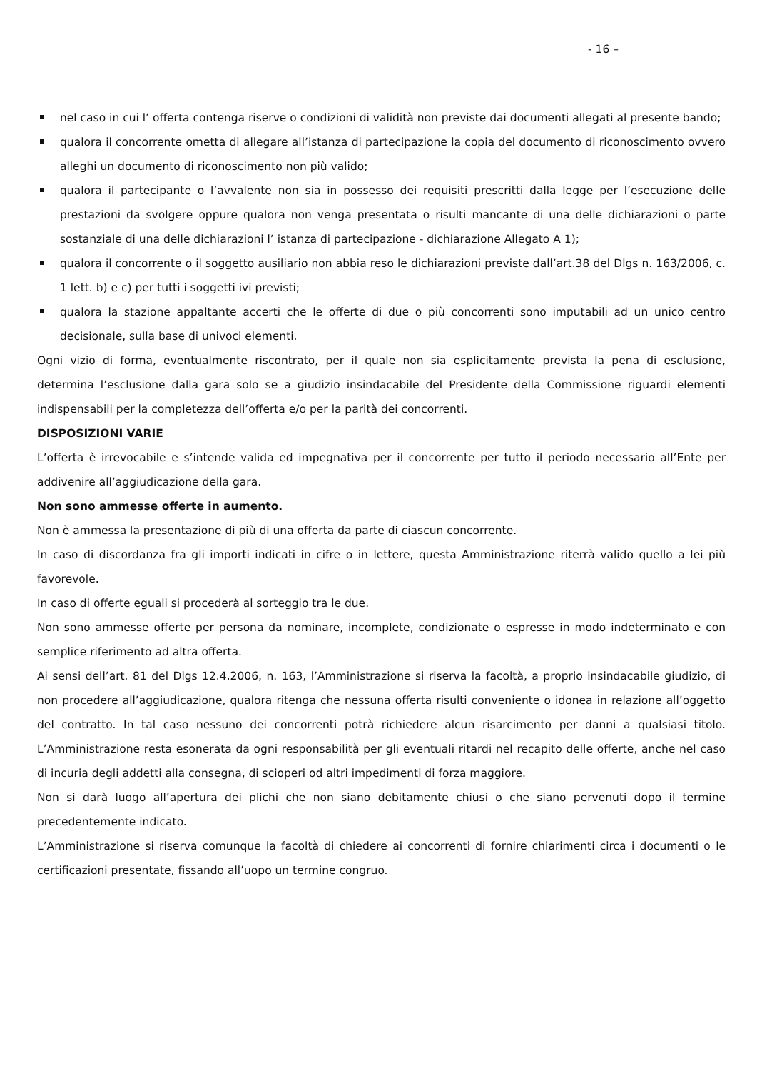- 16 –
nel caso in cui l’ offerta contenga riserve o condizioni di validità non previste dai documenti allegati al presente bando;
qualora il concorrente ometta di allegare all’istanza di partecipazione la copia del documento di riconoscimento ovvero alleghi un documento di riconoscimento non più valido;
qualora il partecipante o l’avvalente non sia in possesso dei requisiti prescritti dalla legge per l’esecuzione delle prestazioni da svolgere oppure qualora non venga presentata o risulti mancante di una delle dichiarazioni o parte sostanziale di una delle dichiarazioni l’ istanza di partecipazione - dichiarazione Allegato A 1);
qualora il concorrente o il soggetto ausiliario non abbia reso le dichiarazioni previste dall’art.38 del Dlgs n. 163/2006, c. 1 lett. b) e c) per tutti i soggetti ivi previsti;
qualora la stazione appaltante accerti che le offerte di due o più concorrenti sono imputabili ad un unico centro decisionale, sulla base di univoci elementi.
Ogni vizio di forma, eventualmente riscontrato, per il quale non sia esplicitamente prevista la pena di esclusione, determina l’esclusione dalla gara solo se a giudizio insindacabile del Presidente della Commissione riguardi elementi indispensabili per la completezza dell’offerta e/o per la parità dei concorrenti.
DISPOSIZIONI VARIE
L’offerta è irrevocabile e s’intende valida ed impegnativa per il concorrente per tutto il periodo necessario all’Ente per addivenire all’aggiudicazione della gara.
Non sono ammesse offerte in aumento.
Non è ammessa la presentazione di più di una offerta da parte di ciascun concorrente.
In caso di discordanza fra gli importi indicati in cifre o in lettere, questa Amministrazione riterrà valido quello a lei più favorevole.
In caso di offerte eguali si procederà al sorteggio tra le due.
Non sono ammesse offerte per persona da nominare, incomplete, condizionate o espresse in modo indeterminato e con semplice riferimento ad altra offerta.
Ai sensi dell’art. 81 del Dlgs 12.4.2006, n. 163, l’Amministrazione si riserva la facoltà, a proprio insindacabile giudizio, di non procedere all’aggiudicazione, qualora ritenga che nessuna offerta risulti conveniente o idonea in relazione all’oggetto del contratto. In tal caso nessuno dei concorrenti potrà richiedere alcun risarcimento per danni a qualsiasi titolo. L’Amministrazione resta esonerata da ogni responsabilità per gli eventuali ritardi nel recapito delle offerte, anche nel caso di incuria degli addetti alla consegna, di scioperi od altri impedimenti di forza maggiore.
Non si darà luogo all’apertura dei plichi che non siano debitamente chiusi o che siano pervenuti dopo il termine precedentemente indicato.
L’Amministrazione si riserva comunque la facoltà di chiedere ai concorrenti di fornire chiarimenti circa i documenti o le certificazioni presentate, fissando all’uopo un termine congruo.